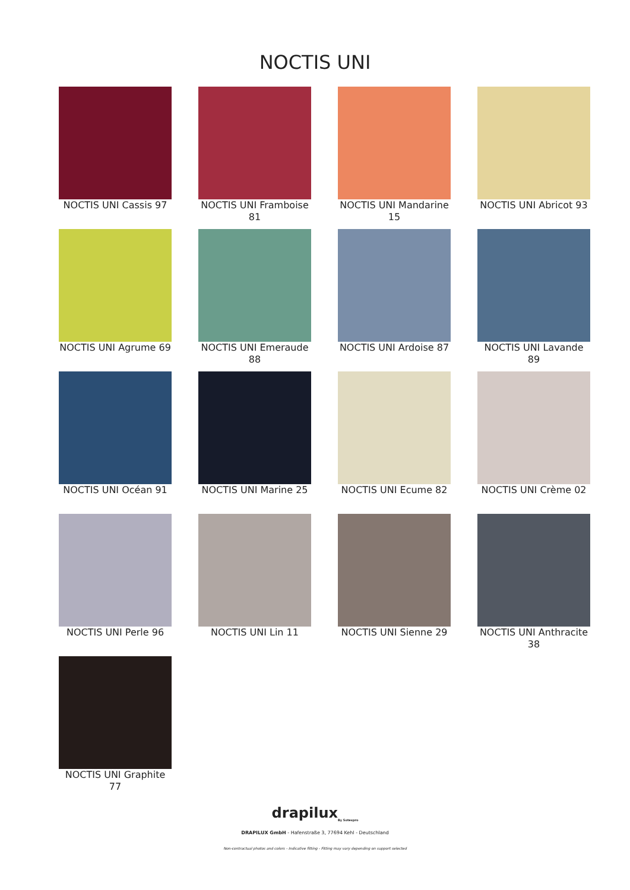NOCTIS UNI
NOCTIS UNI Cassis 97
NOCTIS UNI Framboise 81
NOCTIS UNI Mandarine 15
NOCTIS UNI Abricot 93
NOCTIS UNI Agrume 69
NOCTIS UNI Emeraude 88
NOCTIS UNI Ardoise 87
NOCTIS UNI Lavande 89
NOCTIS UNI Océan 91
NOCTIS UNI Marine 25
NOCTIS UNI Ecume 82
NOCTIS UNI Crème 02
NOCTIS UNI Perle 96
NOCTIS UNI Lin 11
NOCTIS UNI Sienne 29
NOCTIS UNI Anthracite 38
NOCTIS UNI Graphite 77
drapilux<sub>By Sotexpro</sub>
DRAPILUX GmbH - Hafenstraße 3, 77694 Kehl - Deutschland
Non-contractual photos and colors - Indicative fitting - Fitting may vary depending on support selected